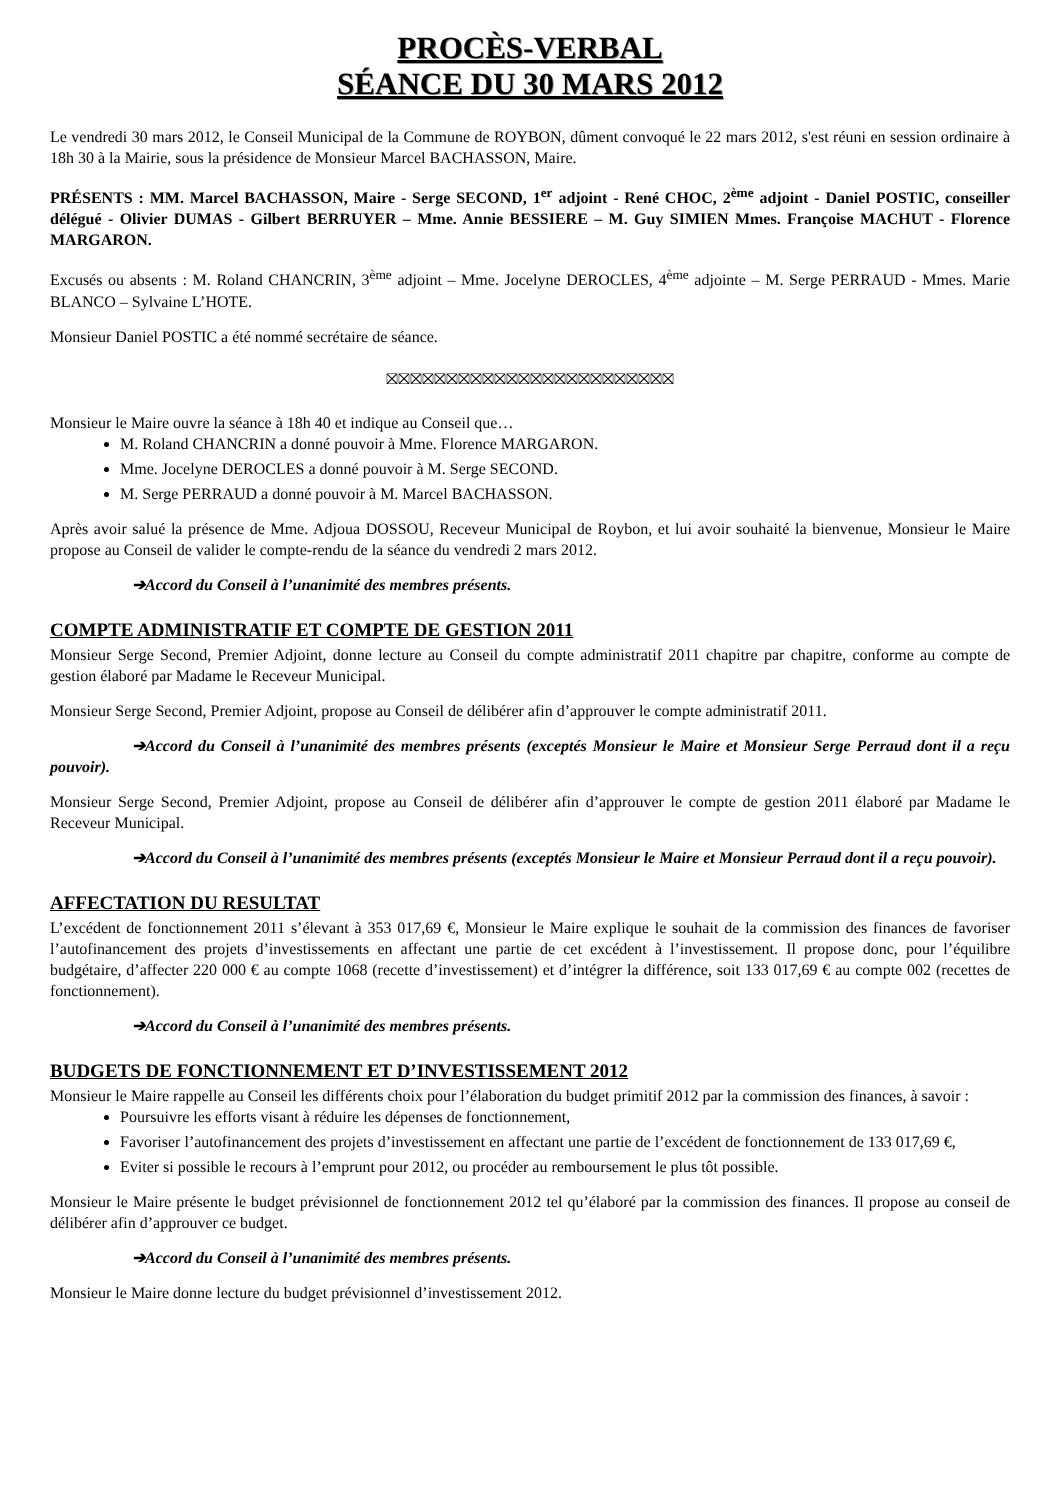PROCÈS-VERBAL
SÉANCE DU 30 MARS 2012
Le vendredi 30 mars 2012, le Conseil Municipal de la Commune de ROYBON, dûment convoqué le 22 mars 2012, s'est réuni en session ordinaire à 18h 30 à la Mairie, sous la présidence de Monsieur Marcel BACHASSON, Maire.
PRÉSENTS : MM. Marcel BACHASSON, Maire - Serge SECOND, 1<sup>er</sup> adjoint - René CHOC, 2<sup>ème</sup> adjoint - Daniel POSTIC, conseiller délégué - Olivier DUMAS - Gilbert BERRUYER – Mme. Annie BESSIERE – M. Guy SIMIEN Mmes. Françoise MACHUT - Florence MARGARON.
Excusés ou absents : M. Roland CHANCRIN, 3<sup>ème</sup> adjoint – Mme. Jocelyne DEROCLES, 4<sup>ème</sup> adjointe – M. Serge PERRAUD - Mmes. Marie BLANCO – Sylvaine L’HOTE.
Monsieur Daniel POSTIC a été nommé secrétaire de séance.
⛝⛝⛝⛝⛝⛝⛝⛝⛝⛝⛝⛝⛝⛝⛝⛝⛝⛝⛝⛝⛝⛝⛝⛝
Monsieur le Maire ouvre la séance à 18h 40 et indique au Conseil que…
M. Roland CHANCRIN a donné pouvoir à Mme. Florence MARGARON.
Mme. Jocelyne DEROCLES a donné pouvoir à M. Serge SECOND.
M. Serge PERRAUD a donné pouvoir à M. Marcel BACHASSON.
Après avoir salué la présence de Mme. Adjoua DOSSOU, Receveur Municipal de Roybon, et lui avoir souhaité la bienvenue, Monsieur le Maire propose au Conseil de valider le compte-rendu de la séance du vendredi 2 mars 2012.
➔Accord du Conseil à l’unanimité des membres présents.
COMPTE ADMINISTRATIF ET COMPTE DE GESTION 2011
Monsieur Serge Second, Premier Adjoint, donne lecture au Conseil du compte administratif 2011 chapitre par chapitre, conforme au compte de gestion élaboré par Madame le Receveur Municipal.
Monsieur Serge Second, Premier Adjoint, propose au Conseil de délibérer afin d’approuver le compte administratif 2011.
➔Accord du Conseil à l’unanimité des membres présents (exceptés Monsieur le Maire et Monsieur Serge Perraud dont il a reçu pouvoir).
Monsieur Serge Second, Premier Adjoint, propose au Conseil de délibérer afin d’approuver le compte de gestion 2011 élaboré par Madame le Receveur Municipal.
➔Accord du Conseil à l’unanimité des membres présents (exceptés Monsieur le Maire et Monsieur Perraud dont il a reçu pouvoir).
AFFECTATION DU RESULTAT
L’excédent de fonctionnement 2011 s’élevant à 353 017,69 €, Monsieur le Maire explique le souhait de la commission des finances de favoriser l’autofinancement des projets d’investissements en affectant une partie de cet excédent à l’investissement. Il propose donc, pour l’équilibre budgétaire, d’affecter 220 000 € au compte 1068 (recette d’investissement) et d’intégrer la différence, soit 133 017,69 € au compte 002 (recettes de fonctionnement).
➔Accord du Conseil à l’unanimité des membres présents.
BUDGETS DE FONCTIONNEMENT ET D’INVESTISSEMENT 2012
Monsieur le Maire rappelle au Conseil les différents choix pour l’élaboration du budget primitif 2012 par la commission des finances, à savoir :
Poursuivre les efforts visant à réduire les dépenses de fonctionnement,
Favoriser l’autofinancement des projets d’investissement en affectant une partie de l’excédent de fonctionnement de 133 017,69 €,
Eviter si possible le recours à l’emprunt pour 2012, ou procéder au remboursement le plus tôt possible.
Monsieur le Maire présente le budget prévisionnel de fonctionnement 2012 tel qu’élaboré par la commission des finances. Il propose au conseil de délibérer afin d’approuver ce budget.
➔Accord du Conseil à l’unanimité des membres présents.
Monsieur le Maire donne lecture du budget prévisionnel d’investissement 2012.